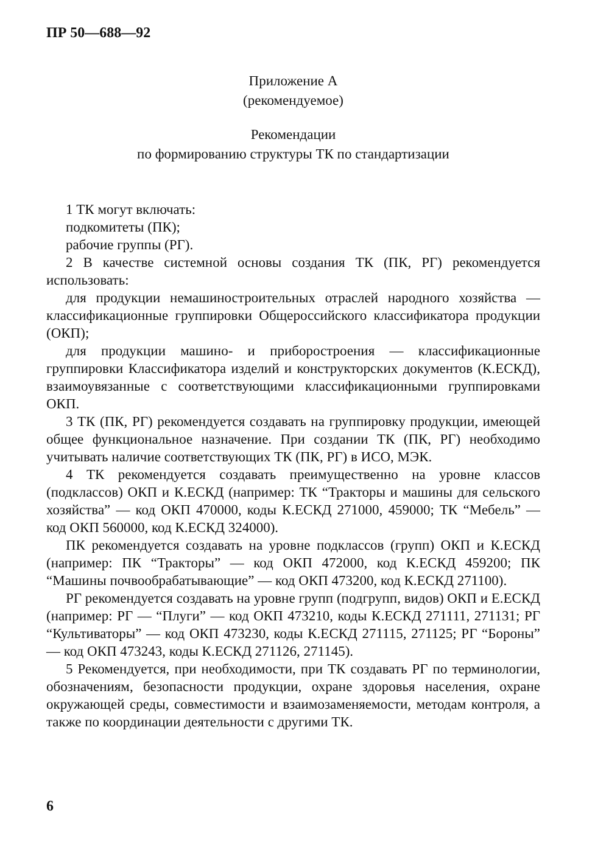ПР 50—688—92
Приложение А
(рекомендуемое)
Рекомендации
по формированию структуры ТК по стандартизации
1 ТК могут включать:
подкомитеты (ПК);
рабочие группы (РГ).
2 В качестве системной основы создания ТК (ПК, РГ) рекомендуется использовать:
для продукции немашиностроительных отраслей народного хозяйства — классификационные группировки Общероссийского классификатора продукции (ОКП);
для продукции машино- и приборостроения — классификационные группировки Классификатора изделий и конструкторских документов (К.ЕСКД), взаимоувязанные с соответствующими классификационными группировками ОКП.
3 ТК (ПК, РГ) рекомендуется создавать на группировку продукции, имеющей общее функциональное назначение. При создании ТК (ПК, РГ) необходимо учитывать наличие соответствующих ТК (ПК, РГ) в ИСО, МЭК.
4 ТК рекомендуется создавать преимущественно на уровне классов (подклассов) ОКП и К.ЕСКД (например: ТК “Тракторы и машины для сельского хозяйства” — код ОКП 470000, коды К.ЕСКД 271000, 459000; ТК “Мебель” — код ОКП 560000, код К.ЕСКД 324000).
ПК рекомендуется создавать на уровне подклассов (групп) ОКП и К.ЕСКД (например: ПК “Тракторы” — код ОКП 472000, код К.ЕСКД 459200; ПК “Машины почвообрабатывающие” — код ОКП 473200, код К.ЕСКД 271100).
РГ рекомендуется создавать на уровне групп (подгрупп, видов) ОКП и Е.ЕСКД (например: РГ — “Плуги” — код ОКП 473210, коды К.ЕСКД 271111, 271131; РГ “Культиваторы” — код ОКП 473230, коды К.ЕСКД 271115, 271125; РГ “Бороны” — код ОКП 473243, коды К.ЕСКД 271126, 271145).
5 Рекомендуется, при необходимости, при ТК создавать РГ по терминологии, обозначениям, безопасности продукции, охране здоровья населения, охране окружающей среды, совместимости и взаимозаменяемости, методам контроля, а также по координации деятельности с другими ТК.
6